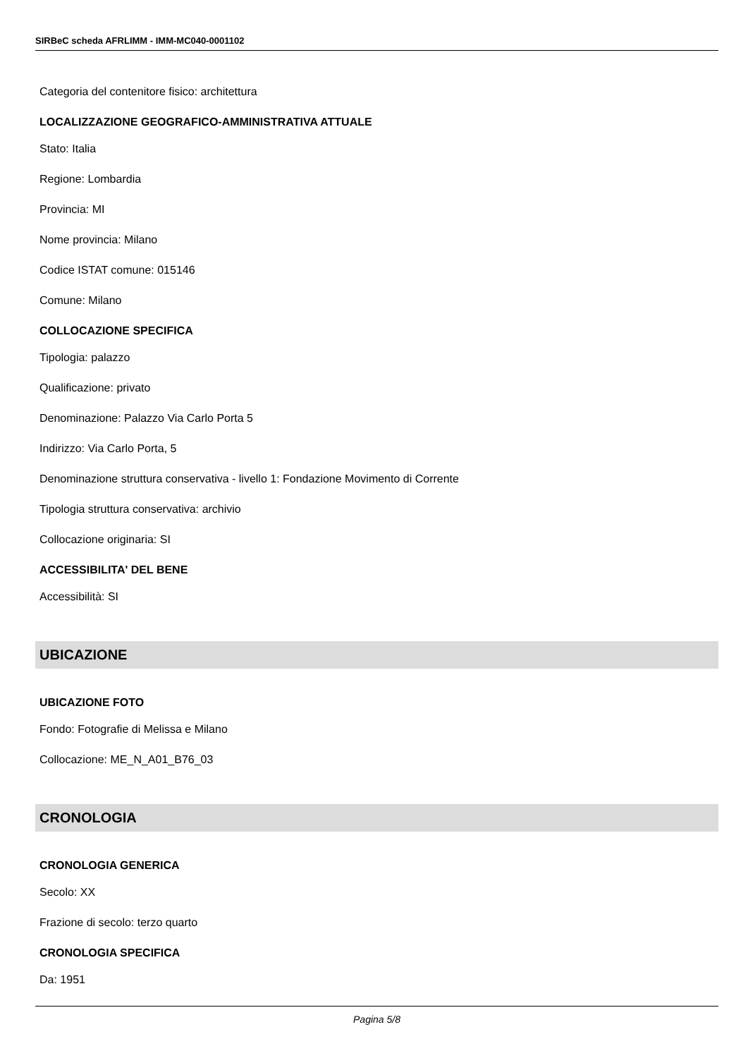SIRBeC scheda AFRLIMM - IMM-MC040-0001102
Categoria del contenitore fisico: architettura
LOCALIZZAZIONE GEOGRAFICO-AMMINISTRATIVA ATTUALE
Stato: Italia
Regione: Lombardia
Provincia: MI
Nome provincia: Milano
Codice ISTAT comune: 015146
Comune: Milano
COLLOCAZIONE SPECIFICA
Tipologia: palazzo
Qualificazione: privato
Denominazione: Palazzo Via Carlo Porta 5
Indirizzo: Via Carlo Porta, 5
Denominazione struttura conservativa - livello 1: Fondazione Movimento di Corrente
Tipologia struttura conservativa: archivio
Collocazione originaria: SI
ACCESSIBILITA' DEL BENE
Accessibilità: SI
UBICAZIONE
UBICAZIONE FOTO
Fondo: Fotografie di Melissa e Milano
Collocazione: ME_N_A01_B76_03
CRONOLOGIA
CRONOLOGIA GENERICA
Secolo: XX
Frazione di secolo: terzo quarto
CRONOLOGIA SPECIFICA
Da: 1951
Pagina 5/8